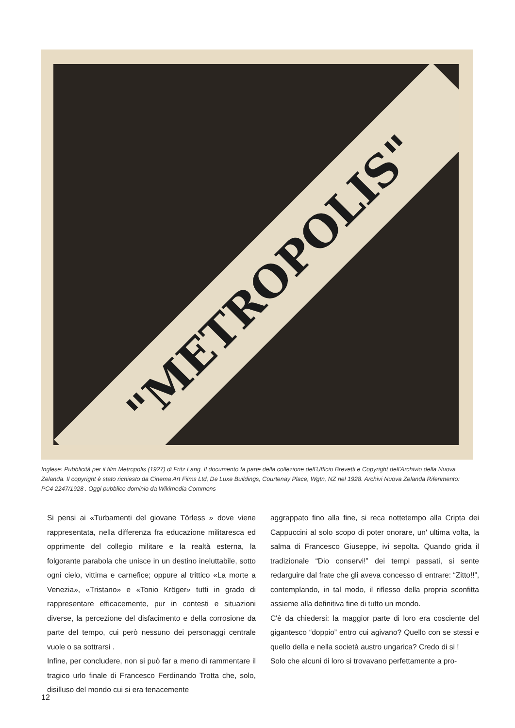"METROPOLIS"
Inglese: Pubblicità per il film Metropolis (1927) di Fritz Lang. Il documento fa parte della collezione dell'Ufficio Brevetti e Copyright dell'Archivio della Nuova Zelanda. Il copyright è stato richiesto da Cinema Art Films Ltd, De Luxe Buildings, Courtenay Place, Wgtn, NZ nel 1928. Archivi Nuova Zelanda Riferimento: PC4 2247/1928 . Oggi pubblico dominio da Wikimedia Commons
Si pensi ai «Turbamenti del giovane Törless » dove viene rappresentata, nella differenza fra educazione militaresca ed opprimente del collegio militare e la realtà esterna, la folgorante parabola che unisce in un destino ineluttabile, sotto ogni cielo, vittima e carnefice; oppure al trittico «La morte a Venezia», «Tristano» e «Tonio Kröger» tutti in grado di rappresentare efficacemente, pur in contesti e situazioni diverse, la percezione del disfacimento e della corrosione da parte del tempo, cui però nessuno dei personaggi centrale vuole o sa sottrarsi .
Infine, per concludere, non si può far a meno di rammentare il tragico urlo finale di Francesco Ferdinando Trotta che, solo, disilluso del mondo cui si era tenacemente
aggrappato fino alla fine, si reca nottetempo alla Cripta dei Cappuccini al solo scopo di poter onorare, un' ultima volta, la salma di Francesco Giuseppe, ivi sepolta. Quando grida il tradizionale “Dio conservi!” dei tempi passati, si sente redarguire dal frate che gli aveva concesso di entrare: “Zitto!!”, contemplando, in tal modo, il riflesso della propria sconfitta assieme alla definitiva fine di tutto un mondo.
C'è da chiedersi: la maggior parte di loro era cosciente del gigantesco “doppio” entro cui agivano? Quello con se stessi e quello della e nella società austro ungarica? Credo di si !
Solo che alcuni di loro si trovavano perfettamente a pro-
12